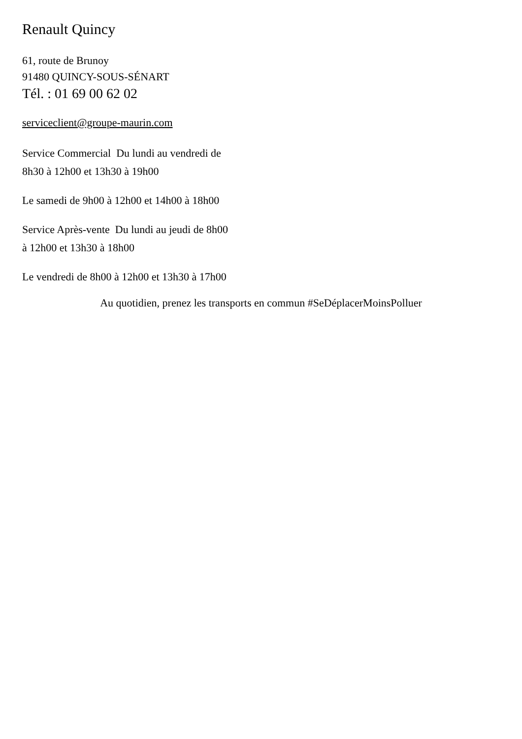Renault Quincy
61, route de Brunoy
91480 QUINCY-SOUS-SÉNART
Tél. : 01 69 00 62 02
serviceclient@groupe-maurin.com
Service Commercial Du lundi au vendredi de
8h30 à 12h00 et 13h30 à 19h00
Le samedi de 9h00 à 12h00 et 14h00 à 18h00
Service Après-vente Du lundi au jeudi de 8h00
à 12h00 et 13h30 à 18h00
Le vendredi de 8h00 à 12h00 et 13h30 à 17h00
Au quotidien, prenez les transports en commun #SeDéplacerMoinsPolluer